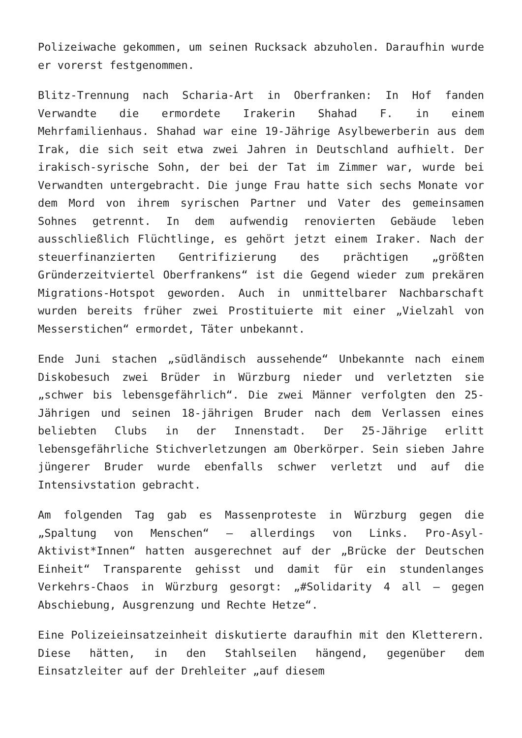Polizeiwache gekommen, um seinen Rucksack abzuholen. Daraufhin wurde er vorerst festgenommen.
Blitz-Trennung nach Scharia-Art in Oberfranken: In Hof fanden Verwandte die ermordete Irakerin Shahad F. in einem Mehrfamilienhaus. Shahad war eine 19-Jährige Asylbewerberin aus dem Irak, die sich seit etwa zwei Jahren in Deutschland aufhielt. Der irakisch-syrische Sohn, der bei der Tat im Zimmer war, wurde bei Verwandten untergebracht. Die junge Frau hatte sich sechs Monate vor dem Mord von ihrem syrischen Partner und Vater des gemeinsamen Sohnes getrennt. In dem aufwendig renovierten Gebäude leben ausschließlich Flüchtlinge, es gehört jetzt einem Iraker. Nach der steuerfinanzierten Gentrifizierung des prächtigen „größten Gründerzeitviertel Oberfrankens“ ist die Gegend wieder zum prekären Migrations-Hotspot geworden. Auch in unmittelbarer Nachbarschaft wurden bereits früher zwei Prostituierte mit einer „Vielzahl von Messerstichen“ ermordet, Täter unbekannt.
Ende Juni stachen „südländisch aussehende“ Unbekannte nach einem Diskobesuch zwei Brüder in Würzburg nieder und verletzten sie „schwer bis lebensgefährlich“. Die zwei Männer verfolgten den 25-Jährigen und seinen 18-jährigen Bruder nach dem Verlassen eines beliebten Clubs in der Innenstadt. Der 25-Jährige erlitt lebensgefährliche Stichverletzungen am Oberkörper. Sein sieben Jahre jüngerer Bruder wurde ebenfalls schwer verletzt und auf die Intensivstation gebracht.
Am folgenden Tag gab es Massenproteste in Würzburg gegen die „Spaltung von Menschen“ – allerdings von Links. Pro-Asyl-Aktivist*Innen“ hatten ausgerechnet auf der „Brücke der Deutschen Einheit“ Transparente gehisst und damit für ein stundenlanges Verkehrs-Chaos in Würzburg gesorgt: „#Solidarity 4 all – gegen Abschiebung, Ausgrenzung und Rechte Hetze“.
Eine Polizeieinsatzeinheit diskutierte daraufhin mit den Kletterern. Diese hätten, in den Stahlseilen hängend, gegenüber dem Einsatzleiter auf der Drehleiter „auf diesem